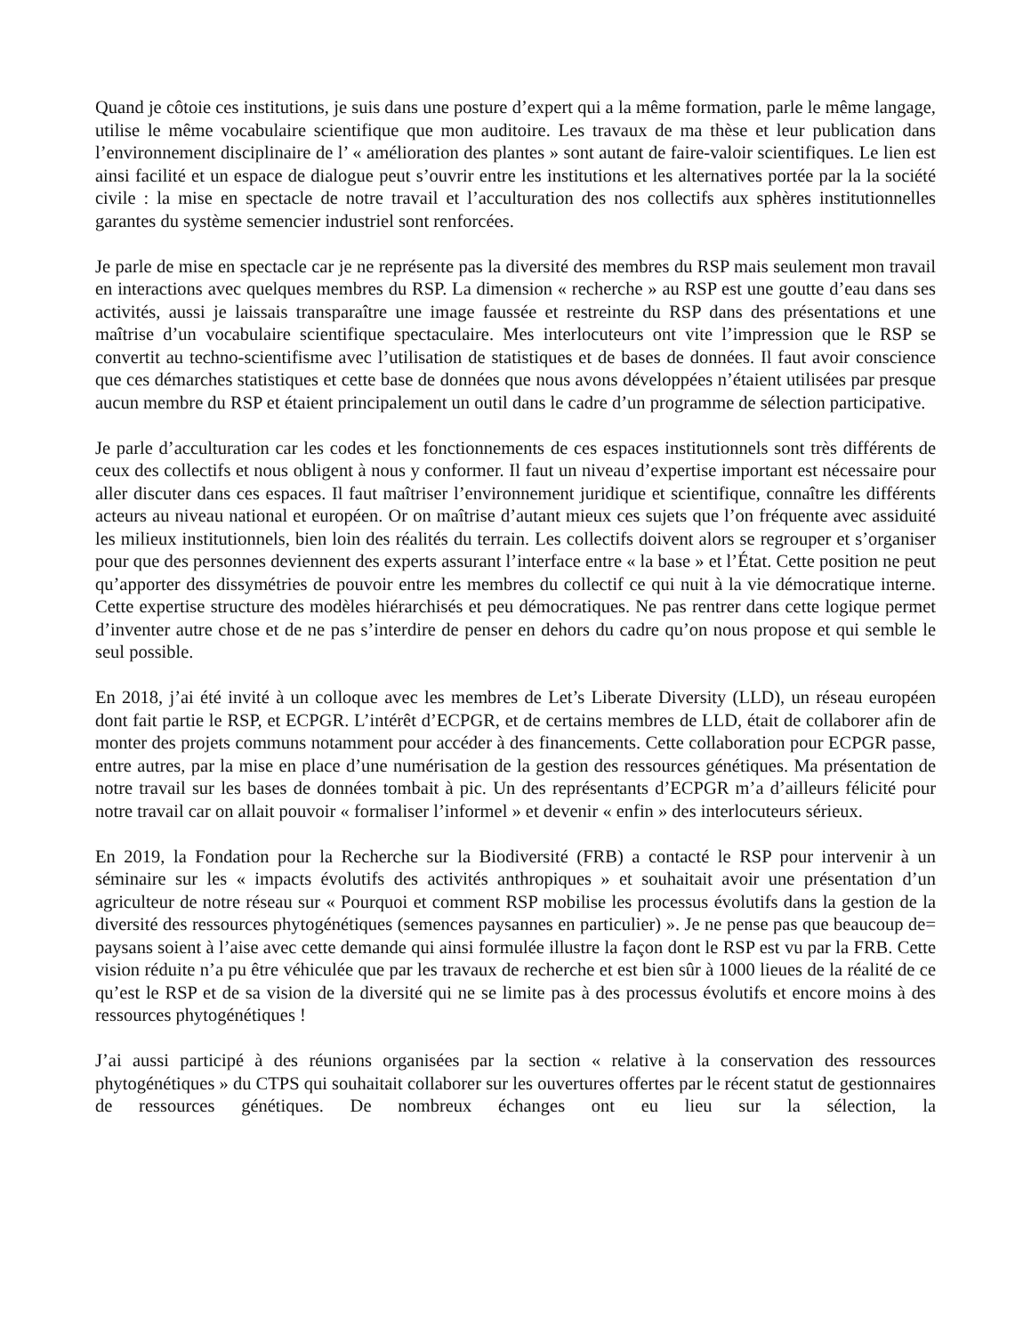Quand je côtoie ces institutions, je suis dans une posture d’expert qui a la même formation, parle le même langage, utilise le même vocabulaire scientifique que mon auditoire. Les travaux de ma thèse et leur publication dans l’environnement disciplinaire de l’ « amélioration des plantes » sont autant de faire-valoir scientifiques. Le lien est ainsi facilité et un espace de dialogue peut s’ouvrir entre les institutions et les alternatives portée par la la société civile : la mise en spectacle de notre travail et l’acculturation des nos collectifs aux sphères institutionnelles garantes du système semencier industriel sont renforcées.
Je parle de mise en spectacle car je ne représente pas la diversité des membres du RSP mais seulement mon travail en interactions avec quelques membres du RSP. La dimension « recherche » au RSP est une goutte d’eau dans ses activités, aussi je laissais transparaître une image faussée et restreinte du RSP dans des présentations et une maîtrise d’un vocabulaire scientifique spectaculaire. Mes interlocuteurs ont vite l’impression que le RSP se convertit au techno-scientifisme avec l’utilisation de statistiques et de bases de données. Il faut avoir conscience que ces démarches statistiques et cette base de données que nous avons développées n’étaient utilisées par presque aucun membre du RSP et étaient principalement un outil dans le cadre d’un programme de sélection participative.
Je parle d’acculturation car les codes et les fonctionnements de ces espaces institutionnels sont très différents de ceux des collectifs et nous obligent à nous y conformer. Il faut un niveau d’expertise important est nécessaire pour aller discuter dans ces espaces. Il faut maîtriser l’environnement juridique et scientifique, connaître les différents acteurs au niveau national et européen. Or on maîtrise d’autant mieux ces sujets que l’on fréquente avec assiduité les milieux institutionnels, bien loin des réalités du terrain. Les collectifs doivent alors se regrouper et s’organiser pour que des personnes deviennent des experts assurant l’interface entre « la base » et l’État. Cette position ne peut qu’apporter des dissymétries de pouvoir entre les membres du collectif ce qui nuit à la vie démocratique interne. Cette expertise structure des modèles hiérarchisés et peu démocratiques. Ne pas rentrer dans cette logique permet d’inventer autre chose et de ne pas s’interdire de penser en dehors du cadre qu’on nous propose et qui semble le seul possible.
En 2018, j’ai été invité à un colloque avec les membres de Let’s Liberate Diversity (LLD), un réseau européen dont fait partie le RSP, et ECPGR. L’intérêt d’ECPGR, et de certains membres de LLD, était de collaborer afin de monter des projets communs notamment pour accéder à des financements. Cette collaboration pour ECPGR passe, entre autres, par la mise en place d’une numérisation de la gestion des ressources génétiques. Ma présentation de notre travail sur les bases de données tombait à pic. Un des représentants d’ECPGR m’a d’ailleurs félicité pour notre travail car on allait pouvoir « formaliser l’informel » et devenir « enfin » des interlocuteurs sérieux.
En 2019, la Fondation pour la Recherche sur la Biodiversité (FRB) a contacté le RSP pour intervenir à un séminaire sur les « impacts évolutifs des activités anthropiques » et souhaitait avoir une présentation d’un agriculteur de notre réseau sur « Pourquoi et comment RSP mobilise les processus évolutifs dans la gestion de la diversité des ressources phytogénétiques (semences paysannes en particulier) ». Je ne pense pas que beaucoup de= paysans soient à l’aise avec cette demande qui ainsi formulée illustre la façon dont le RSP est vu par la FRB. Cette vision réduite n’a pu être véhiculée que par les travaux de recherche et est bien sûr à 1000 lieues de la réalité de ce qu’est le RSP et de sa vision de la diversité qui ne se limite pas à des processus évolutifs et encore moins à des ressources phytogénétiques !
J’ai aussi participé à des réunions organisées par la section « relative à la conservation des ressources phytogénétiques » du CTPS qui souhaitait collaborer sur les ouvertures offertes par le récent statut de gestionnaires de ressources génétiques. De nombreux échanges ont eu lieu sur la sélection, la